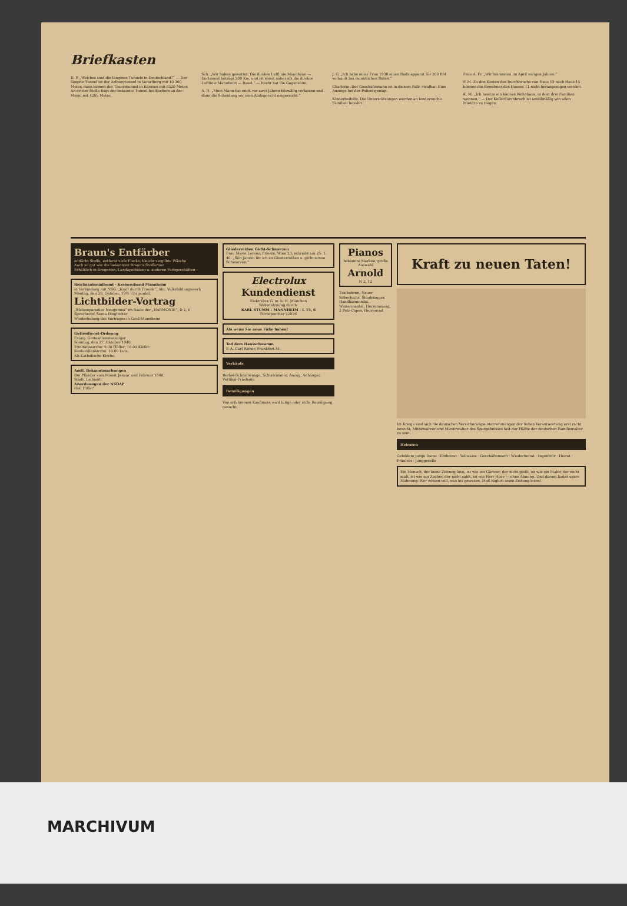Briefkasten
D. P. „Welches sind die längsten Tunnels in Deutschland?“ — Der längste Tunnel ist der Arlbergtunnel in Vorarlberg mit 10 300 Meter, dann kommt der Tauerntunnel in Kärnten mit 8520 Meter. An dritter Stelle folgt der bekannte Tunnel bei Kochem an der Mosel mit 4205 Meter.
Sch. „Wir haben gewettet: Die direkte Luftlinie Mannheim — Dortmund beträgt 200 Km. und ist somit näher als die direkte Luftlinie Mannheim — Basel.“ — Recht hat die Gegenseite.
A. H. „Mein Mann hat mich vor zwei Jahren böswillig verlassen und dann die Scheidung vor dem Amtsgericht eingereicht.“
J. G. „Ich habe einer Frau 1938 einen Radioapparat für 200 RM verkauft bei monatlichen Raten.“
Charlotte. Der Geschäftsmann ist in diesem Falle strafbar. Eine Anzeige bei der Polizei genügt.
Kinderbeihilfe. Die Unterstützungen werden an kinderreiche Familien bezahlt.
Frau A. Fr. „Wir heirateten im April vorigen Jahres.“
F. M. Zu den Kosten des Durchbruchs von Haus 13 nach Haus 15 können die Bewohner des Hauses 11 nicht herangezogen werden.
K. M. „Ich besitze ein kleines Wohnhaus, in dem drei Familien wohnen.“ — Der Kellerdurchbruch ist anteilmäßig von allen Mietern zu tragen.
Braun's Entfärber
entfärbt Stoffe, entfernt viele Flecke, bleicht vergilbte Wäsche
Auch so gut wie die bekannten Braun's Stoffarben
Erhältlich in Drogerien, Landapotheken u. anderen Farbgeschäften
Reichskolonialbund - Kreisverband Mannheim
in Verbindung mit NSG. „Kraft durch Freude“, Abt. Volksbildungswerk
Montag, den 28. Oktober, 19½ Uhr pünktl.
Lichtbilder-Vortrag
„Südseeparadies Neuguinea“ im Saale der „HARMONIE“, D 2, 6
Sprecherin: Senta Dinglreiter
Wiederholung des Vortrages in Groß-Mannheim
Gottesdienst-Ordnung
Evang. Gottesdienstanzeiger
Sonntag, den 27. Oktober 1940.
Trinitatiskirche: 9.30 Hüller; 10.00 Kiefer.
Konkordienkirche: 10.00 Lutz.
Alt-Katholische Kirche.
Amtl. Bekanntmachungen
Die Pfänder vom Monat Januar und Februar 1940.
Städt. Leihamt.
Anordnungen der NSDAP
Heil Hitler!
Gliederreißen Gicht-Schmerzen
Frau Marie Lorenz, Private, Wien 23, schreibt am 25. 1. 40: „Seit Jahren litt ich an Gliederreißen u. gichtischen Schmerzen.“
Electrolux
Kundendienst
Elektrolux G. m. b. H. München
Wahrnehmung durch:
KARL STUMM - MANNHEIM - L 15, 6
Fernsprecher 22826
Als wenn Sie neue Füße haben!
Tod dem Hausschwamm
F. A. Carl Weber, Frankfurt-M.
Verkäufe
Berkel-Schnellwaage, Schlafzimmer, Anzug, Anhänger, Vertikal-Fräsbank
Beteiligungen
Von erfahrenem Kaufmann wird tätige oder stille Beteiligung gesucht.
Pianos
bekannte Marken, große Auswahl
Arnold
N 2, 12
Tischuhren, Neuer Silberfuchs, Staubsauger, Handharmonika, Wintermantel, Herrenanzug, 2 Pelz-Capes, Herrenrad
Kraft zu neuen Taten!
Im Kriege sind sich die deutschen Versicherungsunternehmungen der hohen Verantwortung erst recht bewußt, Mitbewahrer und Mitverwalter des Spargebnisses fast der Hälfte der deutschen Familienväter zu sein.
Heiraten
Gebildete junge Dame · Einheirat · Yollwaise · Geschäftsmann · Wiederheirat · Ingenieur · Heirat · Fräulein · Junggeselle
Ein Mensch, der keine Zeitung liest, ist wie ein Gärtner, der nicht gießt, ist wie ein Maler, der nicht malt, ist wie ein Zecher, der nicht zahlt, ist wie Herr Hase — ohne Ahnung. Und darum lautet unsre Mahnung: Wer wissen will, was los gewesen, Muß täglich seine Zeitung lesen!
MARCHIVUM